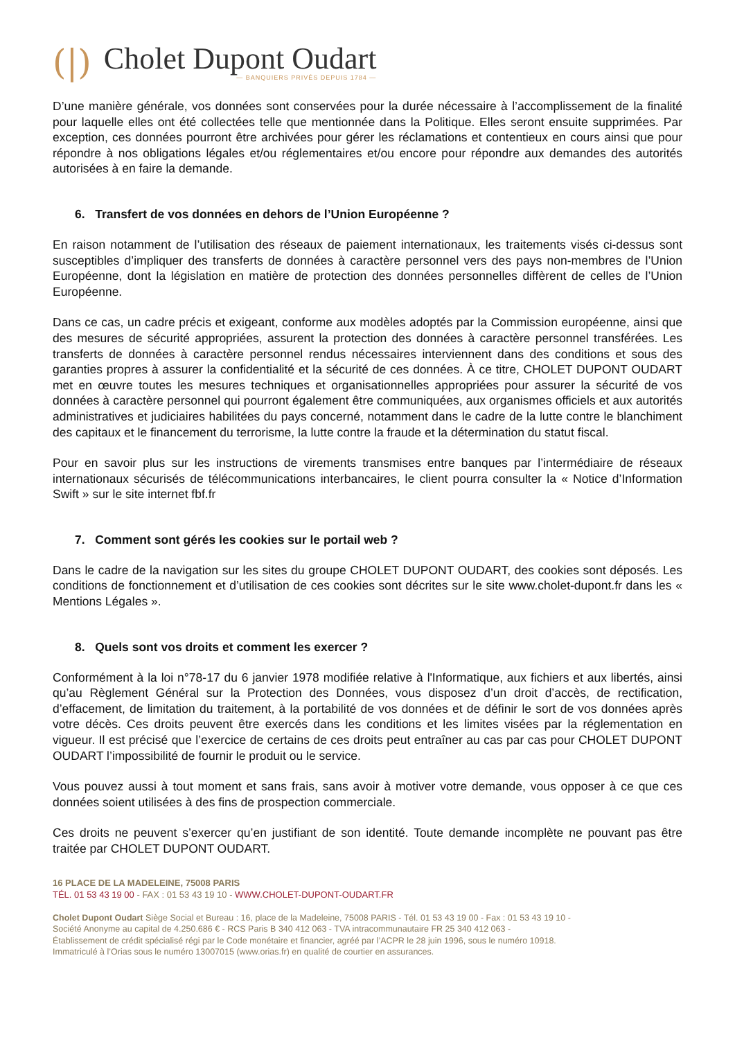(|)
Cholet Dupont Oudart
— BANQUIERS PRIVÉS DEPUIS 1784 —
D’une manière générale, vos données sont conservées pour la durée nécessaire à l’accomplissement de la finalité pour laquelle elles ont été collectées telle que mentionnée dans la Politique. Elles seront ensuite supprimées. Par exception, ces données pourront être archivées pour gérer les réclamations et contentieux en cours ainsi que pour répondre à nos obligations légales et/ou réglementaires et/ou encore pour répondre aux demandes des autorités autorisées à en faire la demande.
6. Transfert de vos données en dehors de l’Union Européenne ?
En raison notamment de l’utilisation des réseaux de paiement internationaux, les traitements visés ci-dessus sont susceptibles d’impliquer des transferts de données à caractère personnel vers des pays non-membres de l’Union Européenne, dont la législation en matière de protection des données personnelles diffèrent de celles de l’Union Européenne.
Dans ce cas, un cadre précis et exigeant, conforme aux modèles adoptés par la Commission européenne, ainsi que des mesures de sécurité appropriées, assurent la protection des données à caractère personnel transférées. Les transferts de données à caractère personnel rendus nécessaires interviennent dans des conditions et sous des garanties propres à assurer la confidentialité et la sécurité de ces données. À ce titre, CHOLET DUPONT OUDART met en œuvre toutes les mesures techniques et organisationnelles appropriées pour assurer la sécurité de vos données à caractère personnel qui pourront également être communiquées, aux organismes officiels et aux autorités administratives et judiciaires habilitées du pays concerné, notamment dans le cadre de la lutte contre le blanchiment des capitaux et le financement du terrorisme, la lutte contre la fraude et la détermination du statut fiscal.
Pour en savoir plus sur les instructions de virements transmises entre banques par l’intermédiaire de réseaux internationaux sécurisés de télécommunications interbancaires, le client pourra consulter la « Notice d’Information Swift » sur le site internet fbf.fr
7. Comment sont gérés les cookies sur le portail web ?
Dans le cadre de la navigation sur les sites du groupe CHOLET DUPONT OUDART, des cookies sont déposés. Les conditions de fonctionnement et d’utilisation de ces cookies sont décrites sur le site www.cholet-dupont.fr dans les « Mentions Légales ».
8. Quels sont vos droits et comment les exercer ?
Conformément à la loi n°78-17 du 6 janvier 1978 modifiée relative à l'Informatique, aux fichiers et aux libertés, ainsi qu’au Règlement Général sur la Protection des Données, vous disposez d’un droit d’accès, de rectification, d’effacement, de limitation du traitement, à la portabilité de vos données et de définir le sort de vos données après votre décès. Ces droits peuvent être exercés dans les conditions et les limites visées par la réglementation en vigueur. Il est précisé que l’exercice de certains de ces droits peut entraîner au cas par cas pour CHOLET DUPONT OUDART l’impossibilité de fournir le produit ou le service.
Vous pouvez aussi à tout moment et sans frais, sans avoir à motiver votre demande, vous opposer à ce que ces données soient utilisées à des fins de prospection commerciale.
Ces droits ne peuvent s’exercer qu’en justifiant de son identité. Toute demande incomplète ne pouvant pas être traitée par CHOLET DUPONT OUDART.
16 PLACE DE LA MADELEINE, 75008 PARIS
TÉL. 01 53 43 19 00 - FAX : 01 53 43 19 10 - WWW.CHOLET-DUPONT-OUDART.FR
Cholet Dupont Oudart Siège Social et Bureau : 16, place de la Madeleine, 75008 PARIS - Tél. 01 53 43 19 00 - Fax : 01 53 43 19 10 -
Société Anonyme au capital de 4.250.686 € - RCS Paris B 340 412 063 - TVA intracommunautaire FR 25 340 412 063 -
Établissement de crédit spécialisé régi par le Code monétaire et financier, agréé par l’ACPR le 28 juin 1996, sous le numéro 10918.
Immatriculé à l’Orias sous le numéro 13007015 (www.orias.fr) en qualité de courtier en assurances.